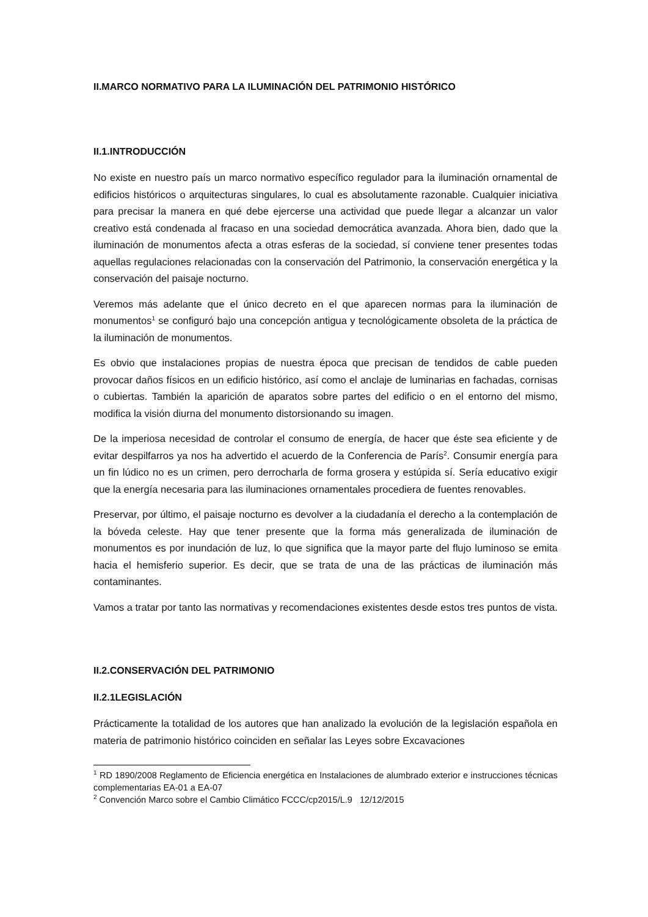II.MARCO NORMATIVO PARA LA ILUMINACIÓN DEL PATRIMONIO HISTÓRICO
II.1.INTRODUCCIÓN
No existe en nuestro país un marco normativo específico regulador para la iluminación ornamental de edificios históricos o arquitecturas singulares, lo cual es absolutamente razonable. Cualquier iniciativa para precisar la manera en qué debe ejercerse una actividad que puede llegar a alcanzar un valor creativo está condenada al fracaso en una sociedad democrática avanzada. Ahora bien, dado que la iluminación de monumentos afecta a otras esferas de la sociedad, sí conviene tener presentes todas aquellas regulaciones relacionadas con la conservación del Patrimonio, la conservación energética y la conservación del paisaje nocturno.
Veremos más adelante que el único decreto en el que aparecen normas para la iluminación de monumentos<sup>1</sup> se configuró bajo una concepción antigua y tecnológicamente obsoleta de la práctica de la iluminación de monumentos.
Es obvio que instalaciones propias de nuestra época que precisan de tendidos de cable pueden provocar daños físicos en un edificio histórico, así como el anclaje de luminarias en fachadas, cornisas o cubiertas. También la aparición de aparatos sobre partes del edificio o en el entorno del mismo, modifica la visión diurna del monumento distorsionando su imagen.
De la imperiosa necesidad de controlar el consumo de energía, de hacer que éste sea eficiente y de evitar despilfarros ya nos ha advertido el acuerdo de la Conferencia de París<sup>2</sup>. Consumir energía para un fin lúdico no es un crimen, pero derrocharla de forma grosera y estúpida sí. Sería educativo exigir que la energía necesaria para las iluminaciones ornamentales procediera de fuentes renovables.
Preservar, por último, el paisaje nocturno es devolver a la ciudadanía el derecho a la contemplación de la bóveda celeste. Hay que tener presente que la forma más generalizada de iluminación de monumentos es por inundación de luz, lo que significa que la mayor parte del flujo luminoso se emita hacia el hemisferio superior. Es decir, que se trata de una de las prácticas de iluminación más contaminantes.
Vamos a tratar por tanto las normativas y recomendaciones existentes desde estos tres puntos de vista.
II.2.CONSERVACIÓN DEL PATRIMONIO
II.2.1LEGISLACIÓN
Prácticamente la totalidad de los autores que han analizado la evolución de la legislación española en materia de patrimonio histórico coinciden en señalar las Leyes sobre Excavaciones
<sup>1</sup> RD 1890/2008 Reglamento de Eficiencia energética en Instalaciones de alumbrado exterior e instrucciones técnicas complementarias EA-01 a EA-07
<sup>2</sup> Convención Marco sobre el Cambio Climático FCCC/cp2015/L.9 12/12/2015